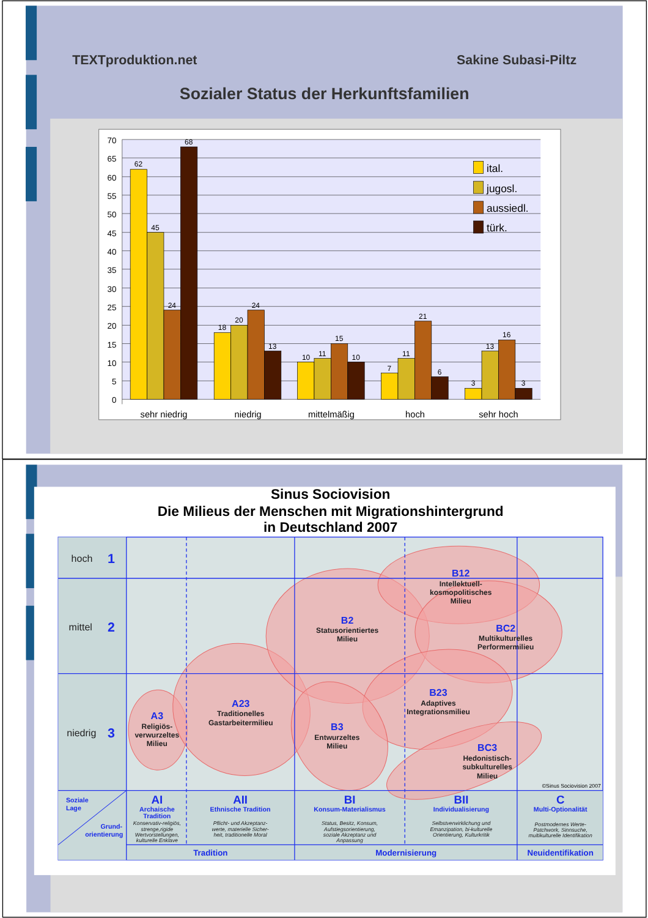TEXTproduktion.net
Sakine Subasi-Piltz
Sozialer Status der Herkunftsfamilien
70
65
60
55
50
45
40
35
30
25
20
15
10
5
0
62
45
24
68
18
20
24
13
10
11
15
10
7
11
21
6
3
13
16
3
sehr niedrig
niedrig
mittelmäßig
hoch
sehr hoch
ital.
jugosl.
aussiedl.
türk.
Sinus Sociovision
Die Milieus der Menschen mit Migrationshintergrund
in Deutschland 2007
hoch
mittel
niedrig
1
2
3
B12
Intellektuell-
kosmopolitisches
Milieu
B2
Statusorientiertes
Milieu
BC2
Multikulturelles
Performermilieu
A23
Traditionelles
Gastarbeitermilieu
B23
Adaptives
Integrationsmilieu
A3
Religiös-
verwurzeltes
Milieu
B3
Entwurzeltes
Milieu
BC3
Hedonistisch-
subkulturelles
Milieu
©Sinus Sociovision 2007
Soziale
Lage
Grund-
orientierung
AI
Archaische
Tradition
AII
Ethnische Tradition
BI
Konsum-Materialismus
BII
Individualisierung
C
Multi-Optionalität
Tradition
Modernisierung
Neuidentifikation
Konservativ-religiös,
strenge,rigide
Wertvorstellungen,
kulturelle Enklave
Pflicht- und Akzeptanz-
werte, materielle Sicher-
heit, traditionelle Moral
Status, Besitz, Konsum,
Aufstiegsorientierung,
soziale Akzeptanz und
Anpassung
Selbstverwirklichung und
Emanzipation, bi-kulturelle
Orientierung, Kulturkritik
Postmodernes Werte-
Patchwork, Sinnsuche,
multikulturelle Identifikation